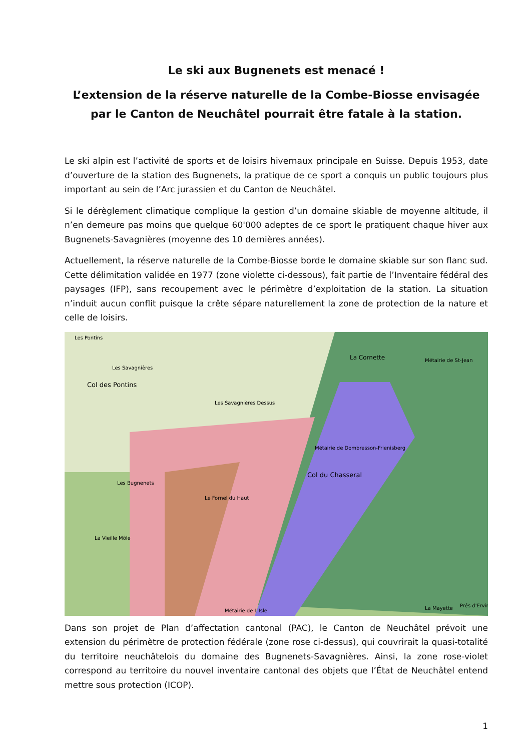Le ski aux Bugnenets est menacé !
L’extension de la réserve naturelle de la Combe-Biosse envisagée par le Canton de Neuchâtel pourrait être fatale à la station.
Le ski alpin est l’activité de sports et de loisirs hivernaux principale en Suisse. Depuis 1953, date d’ouverture de la station des Bugnenets, la pratique de ce sport a conquis un public toujours plus important au sein de l’Arc jurassien et du Canton de Neuchâtel.
Si le dérèglement climatique complique la gestion d’un domaine skiable de moyenne altitude, il n’en demeure pas moins que quelque 60'000 adeptes de ce sport le pratiquent chaque hiver aux Bugnenets-Savagnières (moyenne des 10 dernières années).
Actuellement, la réserve naturelle de la Combe-Biosse borde le domaine skiable sur son flanc sud. Cette délimitation validée en 1977 (zone violette ci-dessous), fait partie de l’Inventaire fédéral des paysages (IFP), sans recoupement avec le périmètre d’exploitation de la station. La situation n’induit aucun conflit puisque la crête sépare naturellement la zone de protection de la nature et celle de loisirs.
Les Pontins
Les Savagnières
Col des Pontins
Les Savagnières Dessus
La Cornette
Métairie de St-Jean
Métairie de Dombresson-Frienisberg
Col du Chasseral
Les Bugnenets
Le Fornel du Haut
La Vieille Môle
Métairie de L'Isle
La Mayette
Prés d'Ervin
Dans son projet de Plan d’affectation cantonal (PAC), le Canton de Neuchâtel prévoit une extension du périmètre de protection fédérale (zone rose ci-dessus), qui couvrirait la quasi-totalité du territoire neuchâtelois du domaine des Bugnenets-Savagnières. Ainsi, la zone rose-violet correspond au territoire du nouvel inventaire cantonal des objets que l’État de Neuchâtel entend mettre sous protection (ICOP).
1